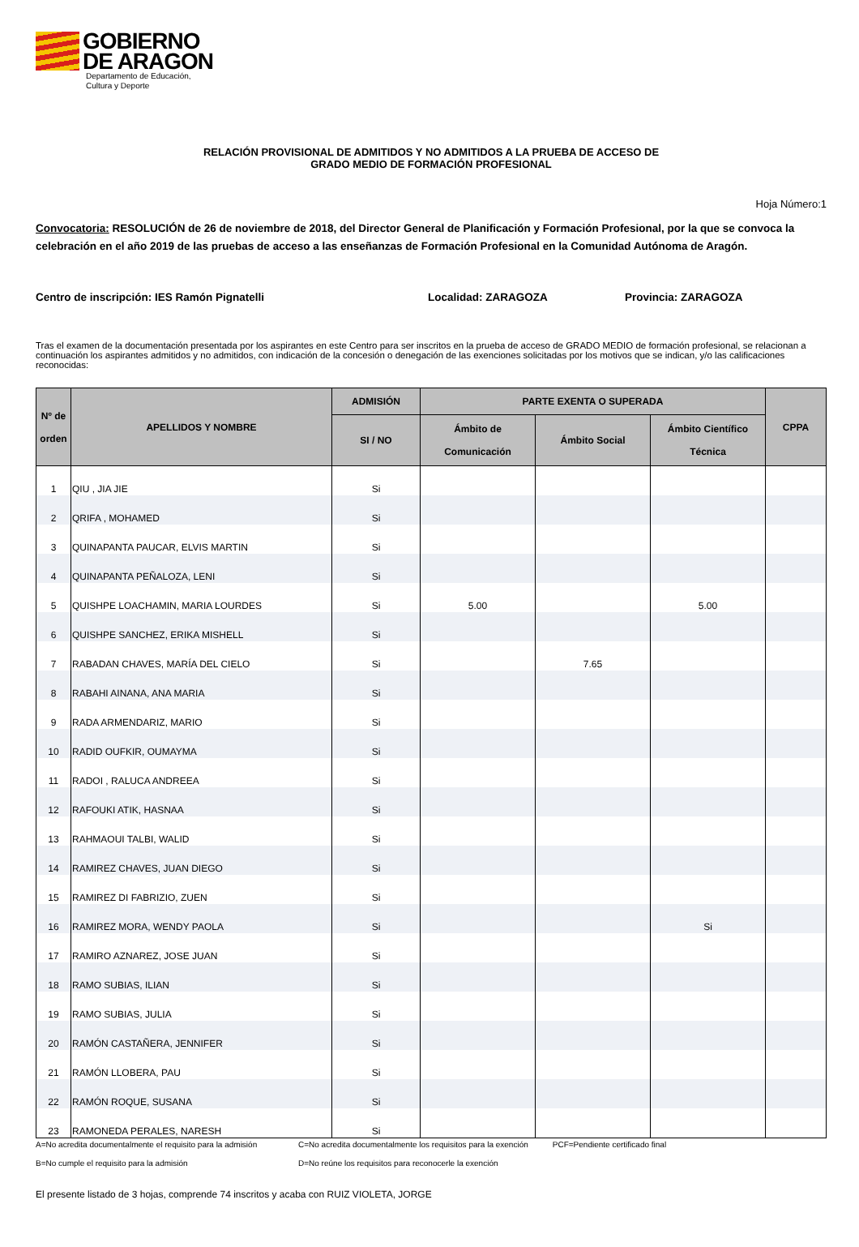GOBIERNO
DE ARAGON
Departamento de Educación,
Cultura y Deporte
RELACIÓN PROVISIONAL DE ADMITIDOS Y NO ADMITIDOS A LA PRUEBA DE ACCESO DE
GRADO MEDIO DE FORMACIÓN PROFESIONAL
Hoja Número:1
Convocatoria: RESOLUCIÓN de 26 de noviembre de 2018, del Director General de Planificación y Formación Profesional, por la que se convoca la celebración en el año 2019 de las pruebas de acceso a las enseñanzas de Formación Profesional en la Comunidad Autónoma de Aragón.
Centro de inscripción: IES Ramón Pignatelli Localidad: ZARAGOZA Provincia: ZARAGOZA
Tras el examen de la documentación presentada por los aspirantes en este Centro para ser inscritos en la prueba de acceso de GRADO MEDIO de formación profesional, se relacionan a continuación los aspirantes admitidos y no admitidos, con indicación de la concesión o denegación de las exenciones solicitadas por los motivos que se indican, y/o las calificaciones reconocidas:
| Nº de orden | APELLIDOS Y NOMBRE | ADMISIÓN | PARTE EXENTA O SUPERADA | | | CPPA |
| --- | --- | --- | --- | --- | --- | --- |
| | | SI / NO | Ámbito de Comunicación | Ámbito Social | Ámbito Científico Técnica | |
| 1 | QIU , JIA JIE | Si | | | | |
| 2 | QRIFA , MOHAMED | Si | | | | |
| 3 | QUINAPANTA PAUCAR, ELVIS MARTIN | Si | | | | |
| 4 | QUINAPANTA PEÑALOZA, LENI | Si | | | | |
| 5 | QUISHPE LOACHAMIN, MARIA LOURDES | Si | 5.00 | | 5.00 | |
| 6 | QUISHPE SANCHEZ, ERIKA MISHELL | Si | | | | |
| 7 | RABADAN CHAVES, MARÍA DEL CIELO | Si | | 7.65 | | |
| 8 | RABAHI AINANA, ANA MARIA | Si | | | | |
| 9 | RADA ARMENDARIZ, MARIO | Si | | | | |
| 10 | RADID OUFKIR, OUMAYMA | Si | | | | |
| 11 | RADOI , RALUCA ANDREEA | Si | | | | |
| 12 | RAFOUKI ATIK, HASNAA | Si | | | | |
| 13 | RAHMAOUI TALBI, WALID | Si | | | | |
| 14 | RAMIREZ CHAVES, JUAN DIEGO | Si | | | | |
| 15 | RAMIREZ DI FABRIZIO, ZUEN | Si | | | | |
| 16 | RAMIREZ MORA, WENDY PAOLA | Si | | | Si | |
| 17 | RAMIRO AZNAREZ, JOSE JUAN | Si | | | | |
| 18 | RAMO SUBIAS, ILIAN | Si | | | | |
| 19 | RAMO SUBIAS, JULIA | Si | | | | |
| 20 | RAMÓN CASTAÑERA, JENNIFER | Si | | | | |
| 21 | RAMÓN LLOBERA, PAU | Si | | | | |
| 22 | RAMÓN ROQUE, SUSANA | Si | | | | |
| 23 | RAMONEDA PERALES, NARESH | Si | | | | |
A=No acredita documentalmente el requisito para la admisión C=No acredita documentalmente los requisitos para la exención PCF=Pendiente certificado final
B=No cumple el requisito para la admisión D=No reúne los requisitos para reconocerle la exención
El presente listado de 3 hojas, comprende 74 inscritos y acaba con RUIZ VIOLETA, JORGE